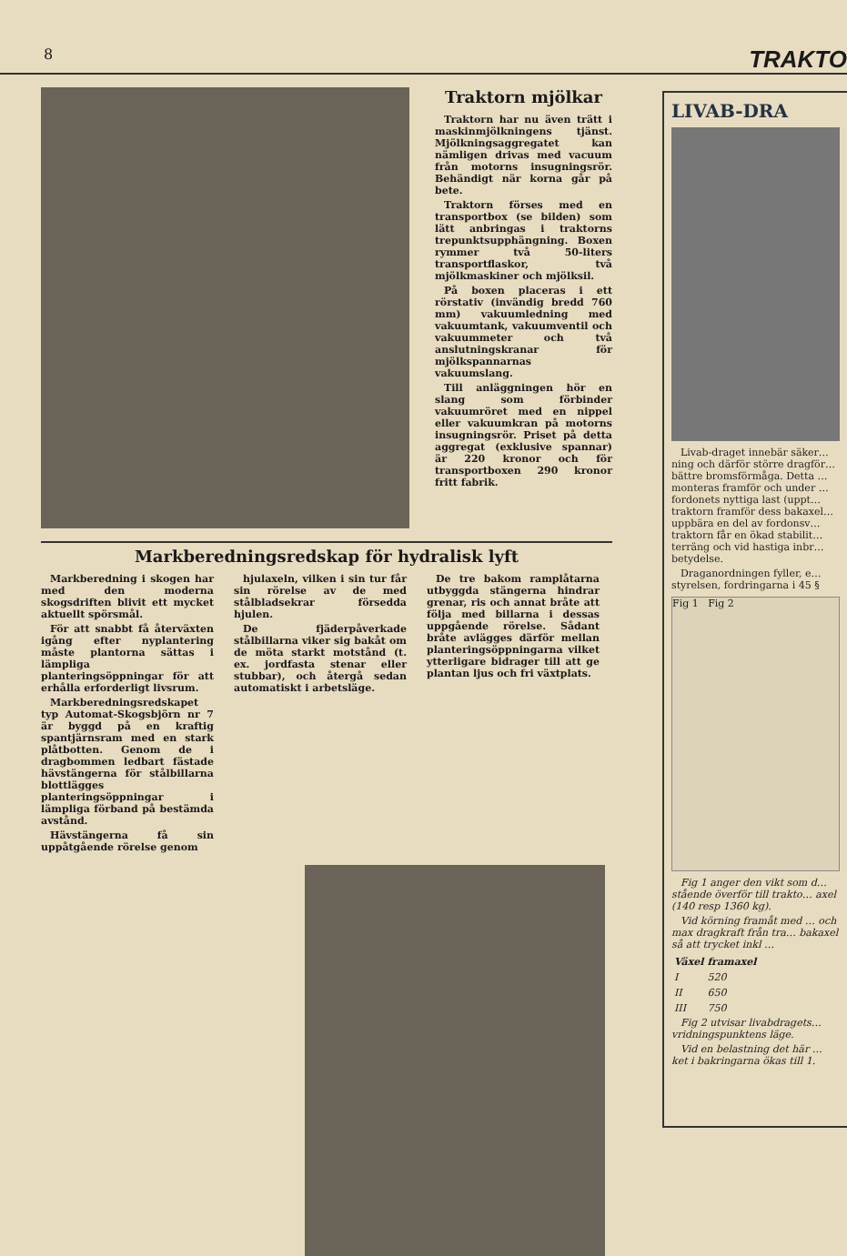8 TRAKTO
Traktorn mjölkar
Traktorn har nu även trätt i maskinmjölkningens tjänst. Mjölkningsaggregatet kan nämligen drivas med vacuum från motorns insugningsrör. Behändigt när korna går på bete.
Traktorn förses med en transportbox (se bilden) som lätt anbringas i traktorns trepunktsupphängning. Boxen rymmer två 50-liters transportflaskor, två mjölkmaskiner och mjölksil.
På boxen placeras i ett rörstativ (invändig bredd 760 mm) vakuumledning med vakuumtank, vakuumventil och vakuummeter och två anslutningskranar för mjölkspannarnas vakuumslang.
Till anläggningen hör en slang som förbinder vakuumröret med en nippel eller vakuumkran på motorns insugningsrör. Priset på detta aggregat (exklusive spannar) är 220 kronor och för transportboxen 290 kronor fritt fabrik.
Markberedningsredskap för hydralisk lyft
Markberedning i skogen har med den moderna skogsdriften blivit ett mycket aktuellt spörsmål.
För att snabbt få återväxten igång efter nyplantering måste plantorna sättas i lämpliga planteringsöppningar för att erhålla erforderligt livsrum.
Markberedningsredskapet typ Automat-Skogsbjörn nr 7 är byggd på en kraftig spantjärnsram med en stark plåtbotten. Genom de i dragbommen ledbart fästade hävstängerna för stålbillarna blottlägges planteringsöppningar i lämpliga förband på bestämda avstånd.
Hävstängerna få sin uppåtgående rörelse genom
hjulaxeln, vilken i sin tur får sin rörelse av de med stålbladsekrar försedda hjulen.
De fjäderpåverkade stålbillarna viker sig bakåt om de möta starkt motstånd (t. ex. jordfasta stenar eller stubbar), och återgå sedan automatiskt i arbetsläge.
De tre bakom ramplåtarna utbyggda stängerna hindrar grenar, ris och annat bråte att följa med billarna i dessas uppgående rörelse. Sådant bråte avlägges därför mellan planteringsöppningarna vilket ytterligare bidrager till att ge plantan ljus och fri växtplats.
LIVAB-DRA
Livab-draget innebär säker… ning och därför större dragför… bättre bromsförmåga. Detta … monteras framför och under … fordonets nyttiga last (uppt… traktorn framför dess bakaxel… uppbära en del av fordonsv… traktorn får en ökad stabilit… terräng och vid hastiga inbr… betydelse.
Draganordningen fyller, e… styrelsen, fordringarna i 45 §
Fig 1 Fig 2
Fig 1 anger den vikt som d… stående överför till trakto… axel (140 resp 1360 kg).
Vid körning framåt med … och max dragkraft från tra… bakaxel så att trycket inkl …
| Växel | framaxel |
| --- | --- |
| I | 520 |
| II | 650 |
| III | 750 |
Fig 2 utvisar livabdragets… vridningspunktens läge.
Vid en belastning det här … ket i bakringarna ökas till 1.